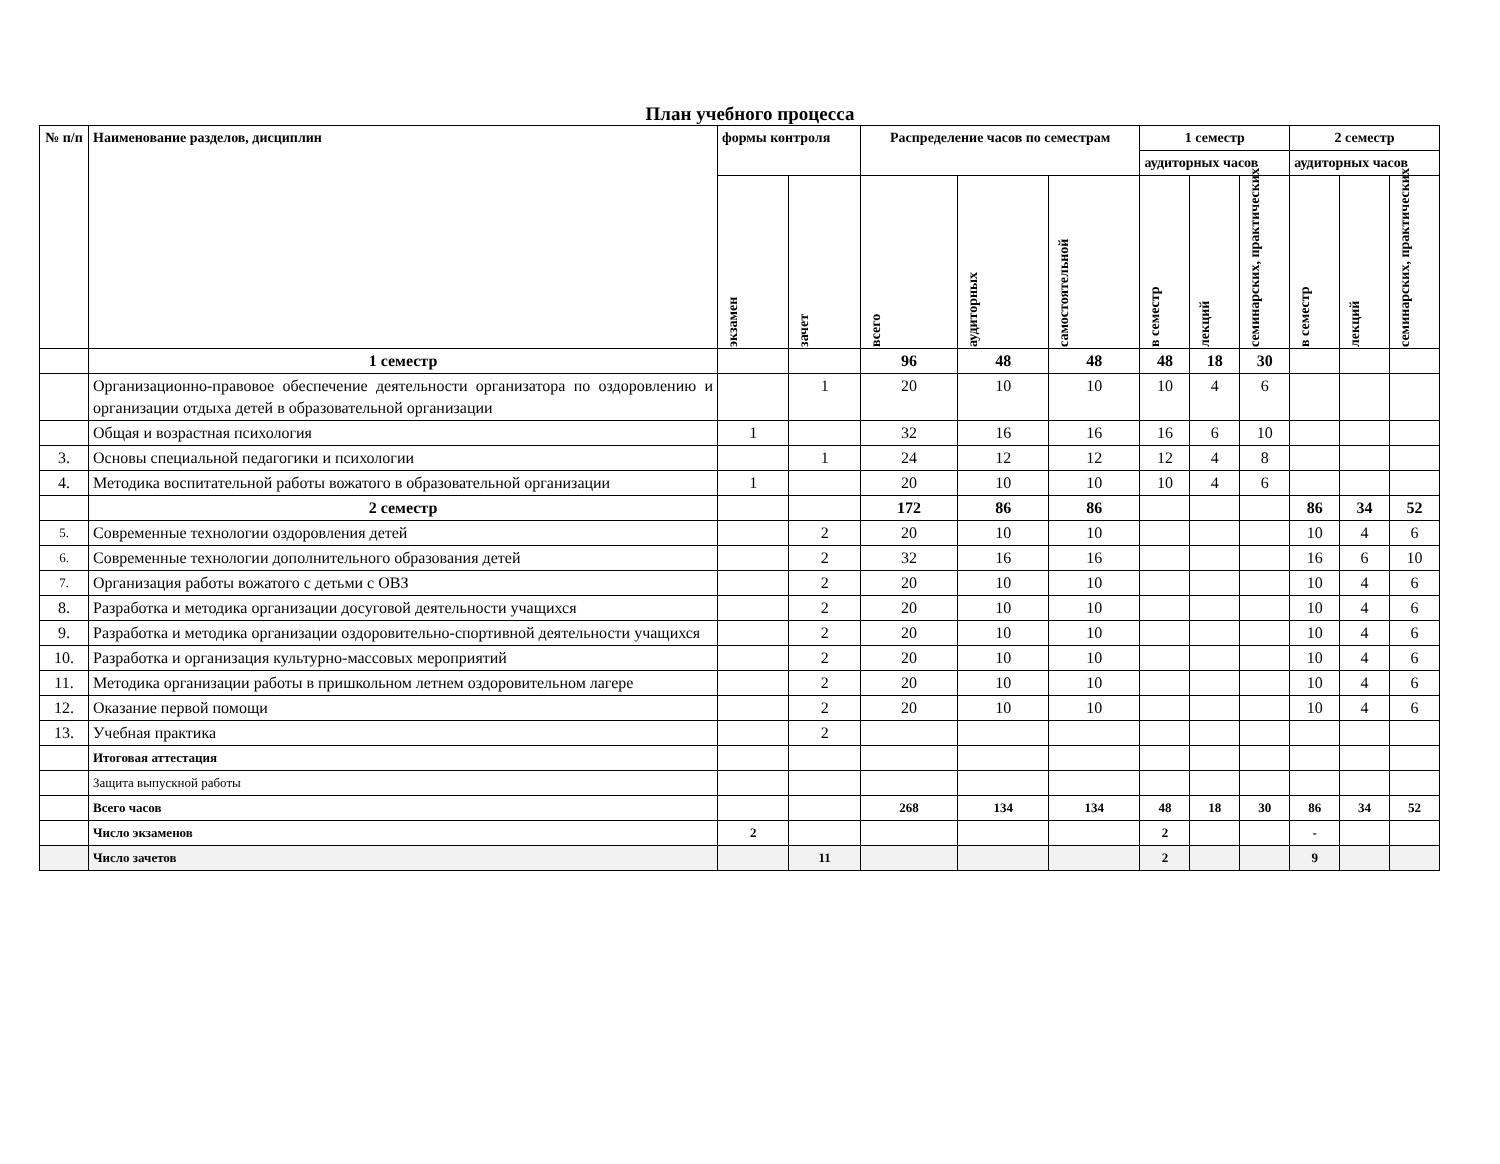План учебного процесса
| № п/п | Наименование разделов, дисциплин | формы контроля | | Распределение часов по семестрам | | | 1 семестр | | | 2 семестр | | |
| --- | --- | --- | --- | --- | --- | --- | --- | --- | --- | --- | --- | --- |
| | | | | | | | аудиторных часов | | | аудиторных часов | | |
| | | | | | | | в семестр | лекций | семинарских, практических | в семестр | лекций | семинарских, практических |
| | | экзамен | зачет | всего | аудиторных | самостоятельной | | | | | | |
| | 1 семестр | | | 96 | 48 | 48 | 48 | 18 | 30 | | | |
| | Организационно-правовое обеспечение деятельности организатора по оздоровлению и организации отдыха детей в образовательной организации | | 1 | 20 | 10 | 10 | 10 | 4 | 6 | | | |
| | Общая и возрастная психология | 1 | | 32 | 16 | 16 | 16 | 6 | 10 | | | |
| 3. | Основы специальной педагогики и психологии | | 1 | 24 | 12 | 12 | 12 | 4 | 8 | | | |
| 4. | Методика воспитательной работы вожатого в образовательной организации | 1 | | 20 | 10 | 10 | 10 | 4 | 6 | | | |
| | 2 семестр | | | 172 | 86 | 86 | | | | 86 | 34 | 52 |
| 5. | Современные технологии оздоровления детей | | 2 | 20 | 10 | 10 | | | | 10 | 4 | 6 |
| 6. | Современные технологии дополнительного образования детей | | 2 | 32 | 16 | 16 | | | | 16 | 6 | 10 |
| 7. | Организация работы вожатого с детьми с ОВЗ | | 2 | 20 | 10 | 10 | | | | 10 | 4 | 6 |
| 8. | Разработка и методика организации досуговой деятельности учащихся | | 2 | 20 | 10 | 10 | | | | 10 | 4 | 6 |
| 9. | Разработка и методика организации оздоровительно-спортивной деятельности учащихся | | 2 | 20 | 10 | 10 | | | | 10 | 4 | 6 |
| 10. | Разработка и организация культурно-массовых мероприятий | | 2 | 20 | 10 | 10 | | | | 10 | 4 | 6 |
| 11. | Методика организации работы в пришкольном летнем оздоровительном лагере | | 2 | 20 | 10 | 10 | | | | 10 | 4 | 6 |
| 12. | Оказание первой помощи | | 2 | 20 | 10 | 10 | | | | 10 | 4 | 6 |
| 13. | Учебная практика | | 2 | | | | | | | | | |
| | Итоговая аттестация | | | | | | | | | | | |
| | Защита выпускной работы | | | | | | | | | | | |
| | Всего часов | | | 268 | 134 | 134 | 48 | 18 | 30 | 86 | 34 | 52 |
| | Число экзаменов | 2 | | | | | 2 | | | - | | |
| | Число зачетов | | 11 | | | | 2 | | | 9 | | |